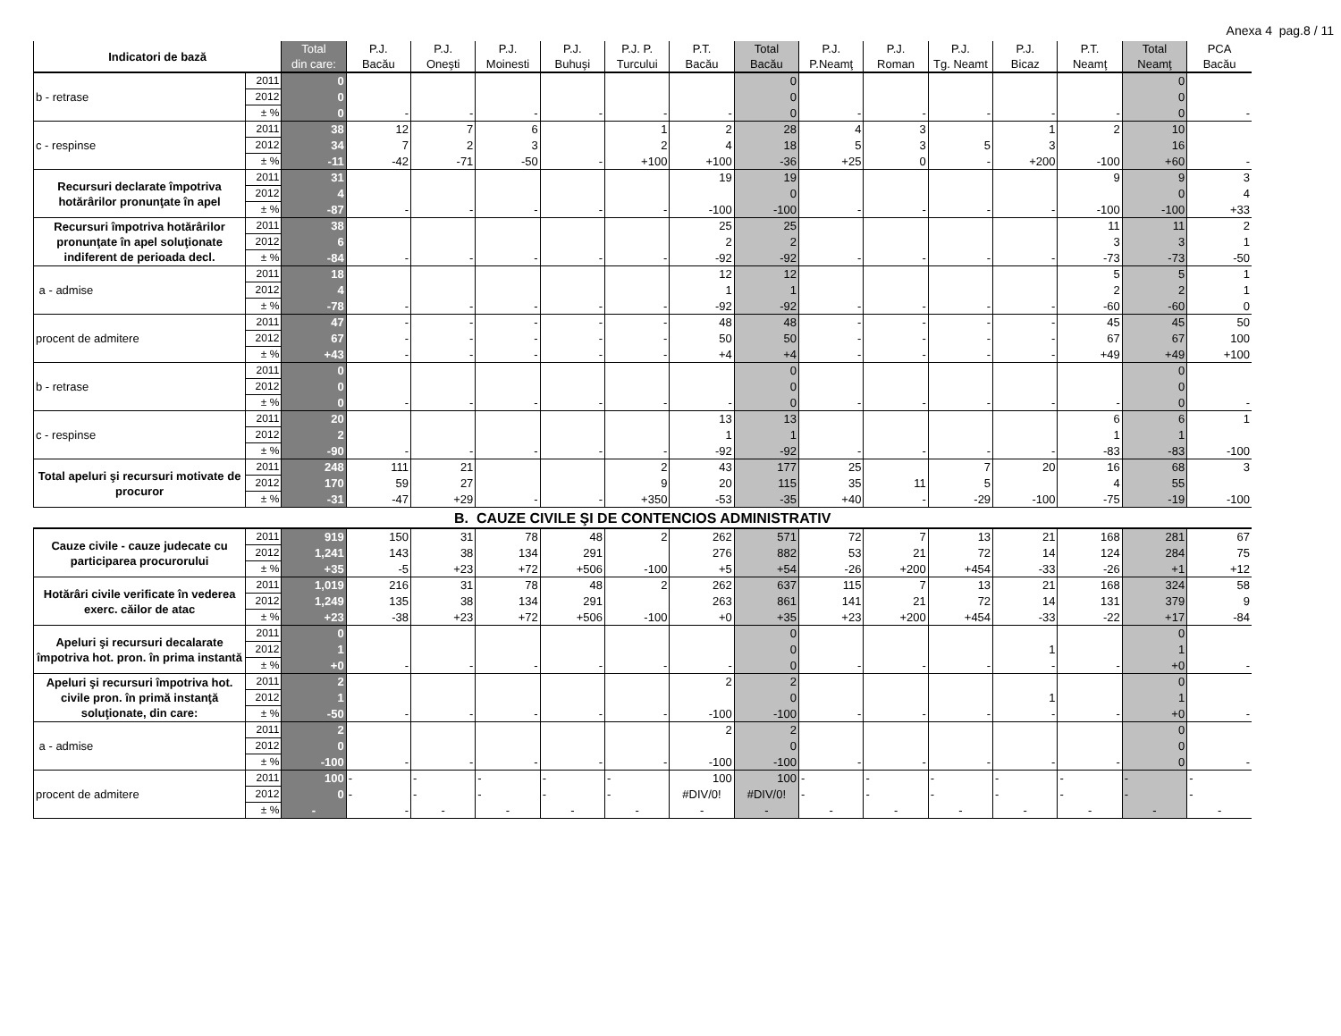Anexa 4 pag.8 / 11
| Indicatori de bază | | Total din care: | P.J. Bacău | P.J. Oneşti | P.J. Moinesti | P.J. Buhuşi | P.J. P. Turcului | P.T. Bacău | Total Bacău | P.J. P.Neamţ | P.J. Roman | P.J. Tg. Neamt | P.J. Bicaz | P.T. Neamţ | Total Neamţ | PCA Bacău |
| --- | --- | --- | --- | --- | --- | --- | --- | --- | --- | --- | --- | --- | --- | --- | --- | --- |
| b - retrase | 2011 | 0 | | | | | | | 0 | | | | | | 0 | |
| | 2012 | 0 | | | | | | | 0 | | | | | | 0 | |
| | ± % | 0 | - | - | - | - | - | - | 0 | - | - | - | - | - | 0 | - |
| c - respinse | 2011 | 38 | 12 | 7 | 6 | | 1 | 2 | 28 | 4 | 3 | | 1 | 2 | 10 | |
| | 2012 | 34 | 7 | 2 | 3 | | 2 | 4 | 18 | 5 | 3 | 5 | 3 | | 16 | |
| | ± % | -11 | -42 | -71 | -50 | - | +100 | +100 | -36 | +25 | 0 | - | +200 | -100 | +60 | - |
| Recursuri declarate împotriva hotărârilor pronunţate în apel | 2011 | 31 | | | | | | 19 | 19 | | | | | 9 | 9 | 3 |
| | 2012 | 4 | | | | | | | 0 | | | | | | 0 | 4 |
| | ± % | -87 | - | - | - | - | - | -100 | -100 | - | - | - | - | -100 | -100 | +33 |
| Recursuri împotriva hotărârilor pronunţate în apel soluţionate indiferent de perioada decl. | 2011 | 38 | | | | | | 25 | 25 | | | | | 11 | 11 | 2 |
| | 2012 | 6 | | | | | | 2 | 2 | | | | | 3 | 3 | 1 |
| | ± % | -84 | - | - | - | - | - | -92 | -92 | - | - | - | - | -73 | -73 | -50 |
| a - admise | 2011 | 18 | | | | | | 12 | 12 | | | | | 5 | 5 | 1 |
| | 2012 | 4 | | | | | | 1 | 1 | | | | | 2 | 2 | 1 |
| | ± % | -78 | - | - | - | - | - | -92 | -92 | - | - | - | - | -60 | -60 | 0 |
| procent de admitere | 2011 | 47 | - | - | - | - | - | 48 | 48 | - | - | - | - | 45 | 45 | 50 |
| | 2012 | 67 | - | - | - | - | - | 50 | 50 | - | - | - | - | 67 | 67 | 100 |
| | ± % | +43 | - | - | - | - | - | +4 | +4 | - | - | - | - | +49 | +49 | +100 |
| b - retrase | 2011 | 0 | | | | | | | 0 | | | | | | 0 | |
| | 2012 | 0 | | | | | | | 0 | | | | | | 0 | |
| | ± % | 0 | - | - | - | - | - | - | 0 | - | - | - | - | - | 0 | - |
| c - respinse | 2011 | 20 | | | | | | 13 | 13 | | | | | 6 | 6 | 1 |
| | 2012 | 2 | | | | | | 1 | 1 | | | | | 1 | 1 | |
| | ± % | -90 | - | - | - | - | - | -92 | -92 | - | - | - | - | -83 | -83 | -100 |
| Total apeluri şi recursuri motivate de procuror | 2011 | 248 | 111 | 21 | | | 2 | 43 | 177 | 25 | | 7 | 20 | 16 | 68 | 3 |
| | 2012 | 170 | 59 | 27 | | | 9 | 20 | 115 | 35 | 11 | 5 | | 4 | 55 | |
| | ± % | -31 | -47 | +29 | - | - | +350 | -53 | -35 | +40 | - | -29 | -100 | -75 | -19 | -100 |
| B. CAUZE CIVILE ŞI DE CONTENCIOS ADMINISTRATIV | | | | | | | | | | | | | | | | |
| Cauze civile - cauze judecate cu participarea procurorului | 2011 | 919 | 150 | 31 | 78 | 48 | 2 | 262 | 571 | 72 | 7 | 13 | 21 | 168 | 281 | 67 |
| | 2012 | 1,241 | 143 | 38 | 134 | 291 | | 276 | 882 | 53 | 21 | 72 | 14 | 124 | 284 | 75 |
| | ± % | +35 | -5 | +23 | +72 | +506 | -100 | +5 | +54 | -26 | +200 | +454 | -33 | -26 | +1 | +12 |
| Hotărâri civile verificate în vederea exerc. căilor de atac | 2011 | 1,019 | 216 | 31 | 78 | 48 | 2 | 262 | 637 | 115 | 7 | 13 | 21 | 168 | 324 | 58 |
| | 2012 | 1,249 | 135 | 38 | 134 | 291 | | 263 | 861 | 141 | 21 | 72 | 14 | 131 | 379 | 9 |
| | ± % | +23 | -38 | +23 | +72 | +506 | -100 | +0 | +35 | +23 | +200 | +454 | -33 | -22 | +17 | -84 |
| Apeluri şi recursuri decalarate împotriva hot. pron. în prima instantă | 2011 | 0 | | | | | | | 0 | | | | | | 0 | |
| | 2012 | 1 | | | | | | | 0 | | | | 1 | | 1 | |
| | ± % | +0 | - | - | - | - | - | - | 0 | - | - | - | - | - | +0 | - |
| Apeluri şi recursuri împotriva hot. civile pron. în primă instanţă soluţionate, din care: | 2011 | 2 | | | | | | 2 | 2 | | | | | | 0 | |
| | 2012 | 1 | | | | | | | 0 | | | | 1 | | 1 | |
| | ± % | -50 | - | - | - | - | - | -100 | -100 | - | - | - | - | - | +0 | - |
| a - admise | 2011 | 2 | | | | | | 2 | 2 | | | | | | 0 | |
| | 2012 | 0 | | | | | | | 0 | | | | | | 0 | |
| | ± % | -100 | - | - | - | - | - | -100 | -100 | - | - | - | - | - | 0 | - |
| procent de admitere | 2011 | 100 | - | - | - | - | - | 100 | 100 | - | - | - | - | - | - | - |
| | 2012 | 0 | - | - | - | - | - | #DIV/0! | #DIV/0! | - | - | - | - | - | - | - |
| | ± % | - | - | - | - | - | - | - | - | - | - | - | - | - | - | - |